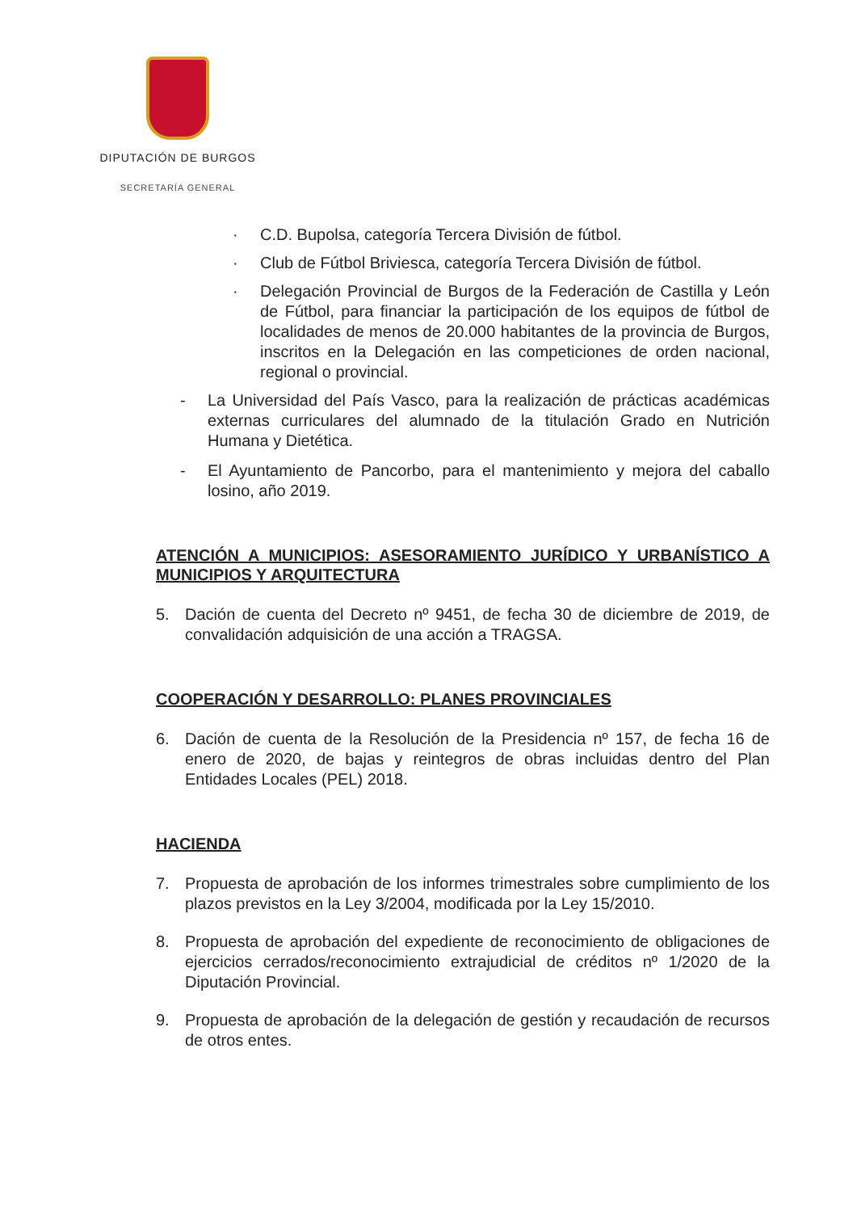DIPUTACIÓN DE BURGOS
SECRETARÍA GENERAL
· C.D. Bupolsa, categoría Tercera División de fútbol.
· Club de Fútbol Briviesca, categoría Tercera División de fútbol.
· Delegación Provincial de Burgos de la Federación de Castilla y León de Fútbol, para financiar la participación de los equipos de fútbol de localidades de menos de 20.000 habitantes de la provincia de Burgos, inscritos en la Delegación en las competiciones de orden nacional, regional o provincial.
- La Universidad del País Vasco, para la realización de prácticas académicas externas curriculares del alumnado de la titulación Grado en Nutrición Humana y Dietética.
- El Ayuntamiento de Pancorbo, para el mantenimiento y mejora del caballo losino, año 2019.
ATENCIÓN A MUNICIPIOS: ASESORAMIENTO JURÍDICO Y URBANÍSTICO A MUNICIPIOS Y ARQUITECTURA
5. Dación de cuenta del Decreto nº 9451, de fecha 30 de diciembre de 2019, de convalidación adquisición de una acción a TRAGSA.
COOPERACIÓN Y DESARROLLO: PLANES PROVINCIALES
6. Dación de cuenta de la Resolución de la Presidencia nº 157, de fecha 16 de enero de 2020, de bajas y reintegros de obras incluidas dentro del Plan Entidades Locales (PEL) 2018.
HACIENDA
7. Propuesta de aprobación de los informes trimestrales sobre cumplimiento de los plazos previstos en la Ley 3/2004, modificada por la Ley 15/2010.
8. Propuesta de aprobación del expediente de reconocimiento de obligaciones de ejercicios cerrados/reconocimiento extrajudicial de créditos nº 1/2020 de la Diputación Provincial.
9. Propuesta de aprobación de la delegación de gestión y recaudación de recursos de otros entes.